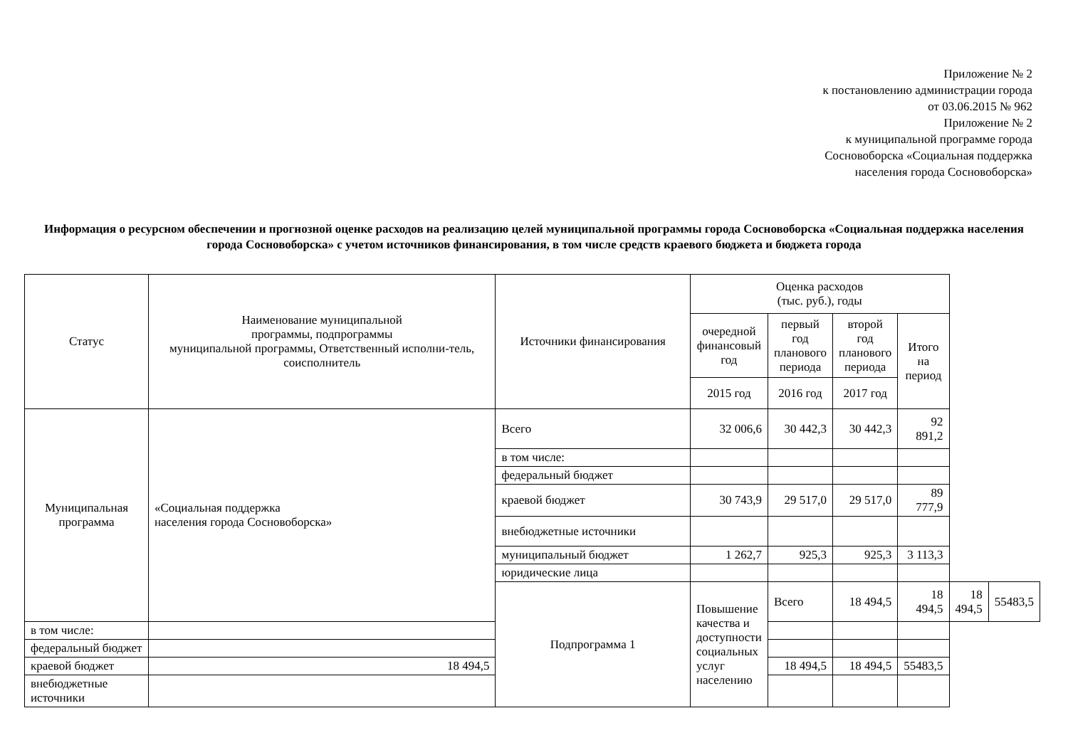Приложение № 2
к постановлению администрации города
от 03.06.2015 № 962
Приложение № 2
к муниципальной программе города
Сосновоборска «Социальная поддержка
населения города Сосновоборска»
Информация о ресурсном обеспечении и прогнозной оценке расходов на реализацию целей муниципальной программы города Сосновоборска «Социальная поддержка населения города Сосновоборска» с учетом источников финансирования, в том числе средств краевого бюджета и бюджета города
| Статус | Наименование муниципальной программы, подпрограммы муниципальной программы, Ответственный исполни-тель, соисполнитель | Источники финансирования | Оценка расходов (тыс. руб.), годы | | | | | |
| --- | --- | --- | --- | --- | --- | --- | --- | --- |
| | | | очередной финансовый год | первый год планового периода | второй год планового периода | Итого на период | | |
| | | | 2015 год | 2016 год | 2017 год | | | |
| Муниципальная программа | «Социальная поддержка населения города Сосновоборска» | Всего | 32 006,6 | 30 442,3 | 30 442,3 | 92 891,2 | | |
| | | в том числе: | | | | | | |
| | | федеральный бюджет | | | | | | |
| | | краевой бюджет | 30 743,9 | 29 517,0 | 29 517,0 | 89 777,9 | | |
| | | внебюджетные источники | | | | | | |
| | | муниципальный бюджет | 1 262,7 | 925,3 | 925,3 | 3 113,3 | | |
| | | юридические лица | | | | | | |
| | | Подпрограмма 1 | Повышение качества и доступности социальных услуг населению | Всего | 18 494,5 | 18 494,5 | 18 494,5 | 55483,5 |
| в том числе: | | | | | | | | |
| федеральный бюджет | | | | | | | | |
| краевой бюджет | 18 494,5 | | | 18 494,5 | 18 494,5 | 55483,5 | | |
| внебюджетные источники | | | | | | | | |